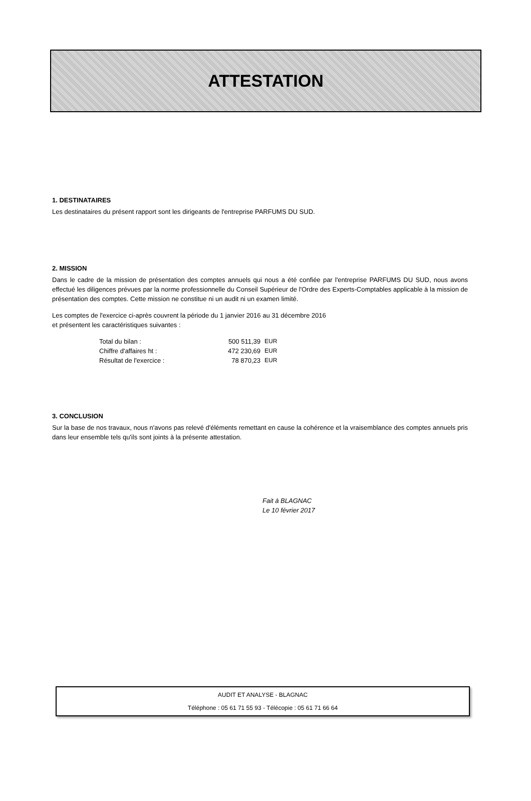ATTESTATION
1. DESTINATAIRES
Les destinataires du présent rapport sont les dirigeants de l'entreprise PARFUMS DU SUD.
2. MISSION
Dans le cadre de la mission de présentation des comptes annuels qui nous a été confiée par l'entreprise PARFUMS DU SUD, nous avons effectué les diligences prévues par la norme professionnelle du Conseil Supérieur de l'Ordre des Experts-Comptables applicable à la mission de présentation des comptes. Cette mission ne constitue ni un audit ni un examen limité.
Les comptes de l'exercice ci-après couvrent la période du 1 janvier 2016 au 31 décembre 2016
et présentent les caractéristiques suivantes :
| Total du bilan : | 500 511,39 | EUR |
| Chiffre d'affaires ht : | 472 230,69 | EUR |
| Résultat de l'exercice : | 78 870,23 | EUR |
3. CONCLUSION
Sur la base de nos travaux, nous n'avons pas relevé d'éléments remettant en cause la cohérence et la vraisemblance des comptes annuels pris dans leur ensemble tels qu'ils sont joints à la présente attestation.
Fait à BLAGNAC
Le 10 février 2017
AUDIT ET ANALYSE - BLAGNAC
Téléphone : 05 61 71 55 93 - Télécopie : 05 61 71 66 64